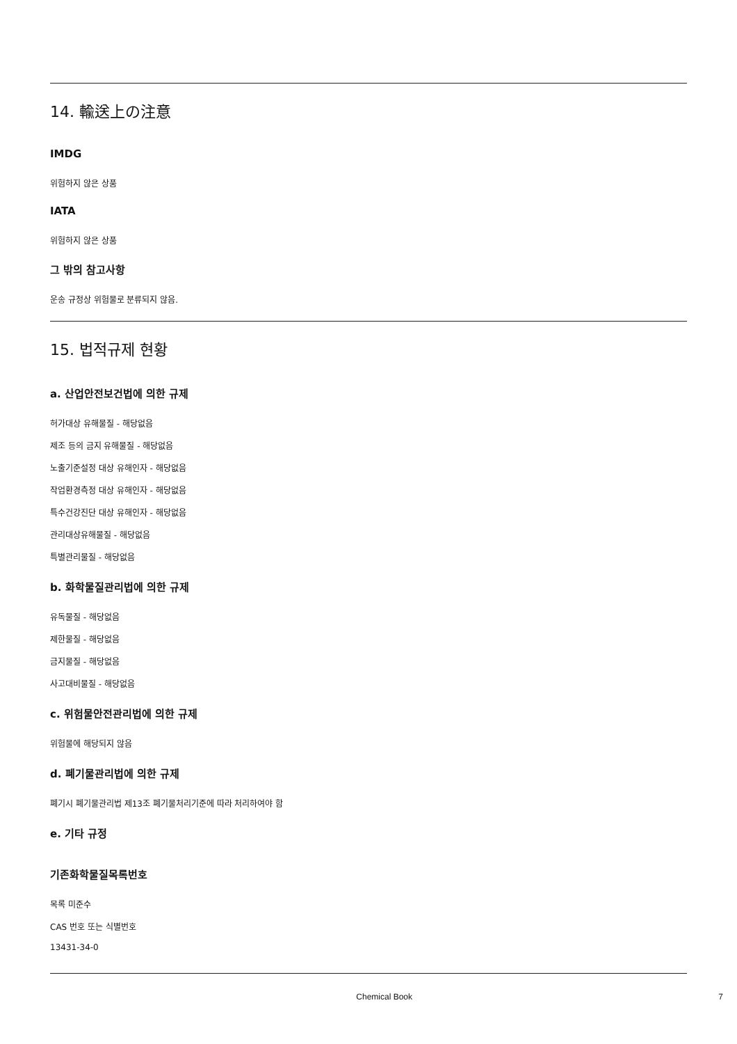14. 輸送上の注意
IMDG
위험하지 않은 상품
IATA
위험하지 않은 상품
그 밖의 참고사항
운송 규정상 위험물로 분류되지 않음.
15. 법적규제 현황
a. 산업안전보건법에 의한 규제
허가대상 유해물질 - 해당없음
제조 등의 금지 유해물질 - 해당없음
노출기준설정 대상 유해인자 - 해당없음
작업환경측정 대상 유해인자 - 해당없음
특수건강진단 대상 유해인자 - 해당없음
관리대상유해물질 - 해당없음
특별관리물질 - 해당없음
b. 화학물질관리법에 의한 규제
유독물질 - 해당없음
제한물질 - 해당없음
금지물질 - 해당없음
사고대비물질 - 해당없음
c. 위험물안전관리법에 의한 규제
위험물에 해당되지 않음
d. 폐기물관리법에 의한 규제
폐기시 폐기물관리법 제13조 폐기물처리기준에 따라 처리하여야 함
e. 기타 규정
기존화학물질목록번호
목록 미준수
CAS 번호 또는 식별번호
13431-34-0
Chemical Book 7